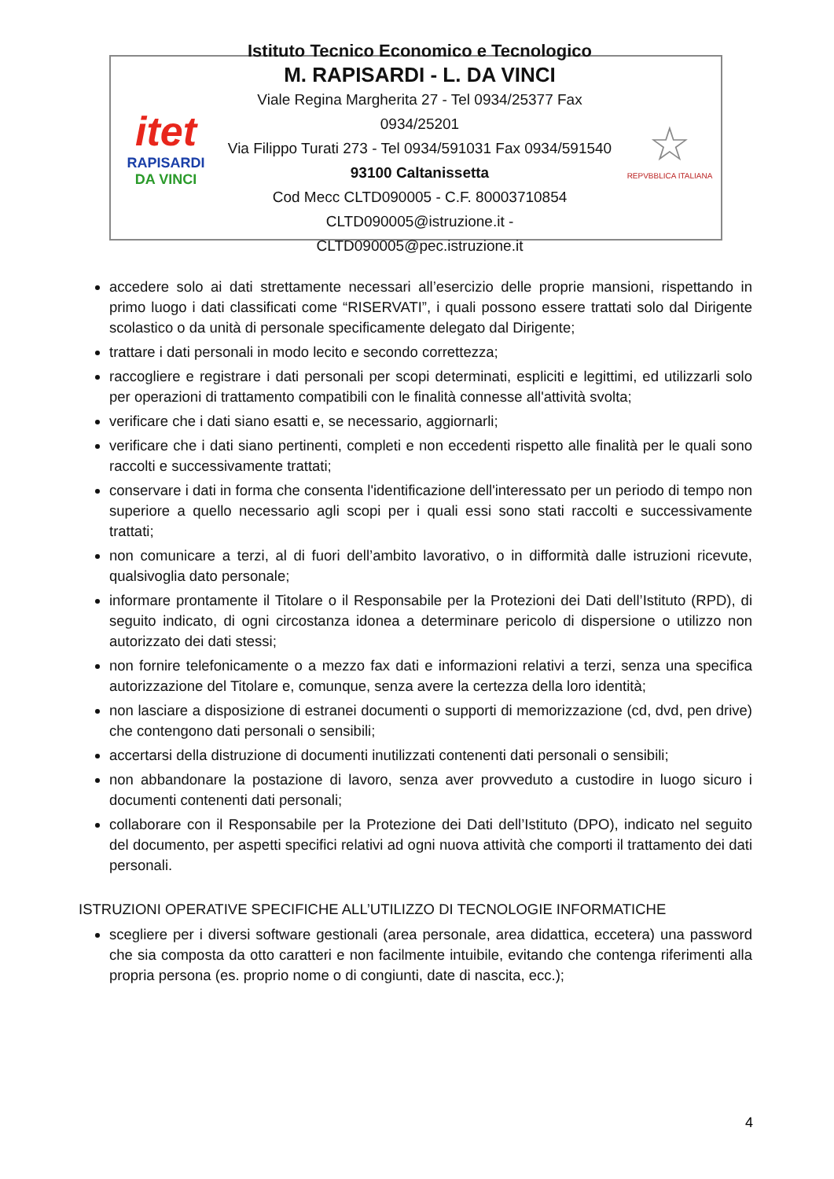itet
RAPISARDI
DA VINCI
Istituto Tecnico Economico e Tecnologico
M. RAPISARDI - L. DA VINCI
Viale Regina Margherita 27 - Tel 0934/25377 Fax 0934/25201
Via Filippo Turati 273 - Tel 0934/591031 Fax 0934/591540
93100 Caltanissetta
Cod Mecc CLTD090005 - C.F. 80003710854
CLTD090005@istruzione.it - CLTD090005@pec.istruzione.it
☆
REPVBBLICA ITALIANA
accedere solo ai dati strettamente necessari all’esercizio delle proprie mansioni, rispettando in primo luogo i dati classificati come “RISERVATI”, i quali possono essere trattati solo dal Dirigente scolastico o da unità di personale specificamente delegato dal Dirigente;
trattare i dati personali in modo lecito e secondo correttezza;
raccogliere e registrare i dati personali per scopi determinati, espliciti e legittimi, ed utilizzarli solo per operazioni di trattamento compatibili con le finalità connesse all'attività svolta;
verificare che i dati siano esatti e, se necessario, aggiornarli;
verificare che i dati siano pertinenti, completi e non eccedenti rispetto alle finalità per le quali sono raccolti e successivamente trattati;
conservare i dati in forma che consenta l'identificazione dell'interessato per un periodo di tempo non superiore a quello necessario agli scopi per i quali essi sono stati raccolti e successivamente trattati;
non comunicare a terzi, al di fuori dell’ambito lavorativo, o in difformità dalle istruzioni ricevute, qualsivoglia dato personale;
informare prontamente il Titolare o il Responsabile per la Protezioni dei Dati dell’Istituto (RPD), di seguito indicato, di ogni circostanza idonea a determinare pericolo di dispersione o utilizzo non autorizzato dei dati stessi;
non fornire telefonicamente o a mezzo fax dati e informazioni relativi a terzi, senza una specifica autorizzazione del Titolare e, comunque, senza avere la certezza della loro identità;
non lasciare a disposizione di estranei documenti o supporti di memorizzazione (cd, dvd, pen drive) che contengono dati personali o sensibili;
accertarsi della distruzione di documenti inutilizzati contenenti dati personali o sensibili;
non abbandonare la postazione di lavoro, senza aver provveduto a custodire in luogo sicuro i documenti contenenti dati personali;
collaborare con il Responsabile per la Protezione dei Dati dell’Istituto (DPO), indicato nel seguito del documento, per aspetti specifici relativi ad ogni nuova attività che comporti il trattamento dei dati personali.
ISTRUZIONI OPERATIVE SPECIFICHE ALL’UTILIZZO DI TECNOLOGIE INFORMATICHE
scegliere per i diversi software gestionali (area personale, area didattica, eccetera) una password che sia composta da otto caratteri e non facilmente intuibile, evitando che contenga riferimenti alla propria persona (es. proprio nome o di congiunti, date di nascita, ecc.);
4